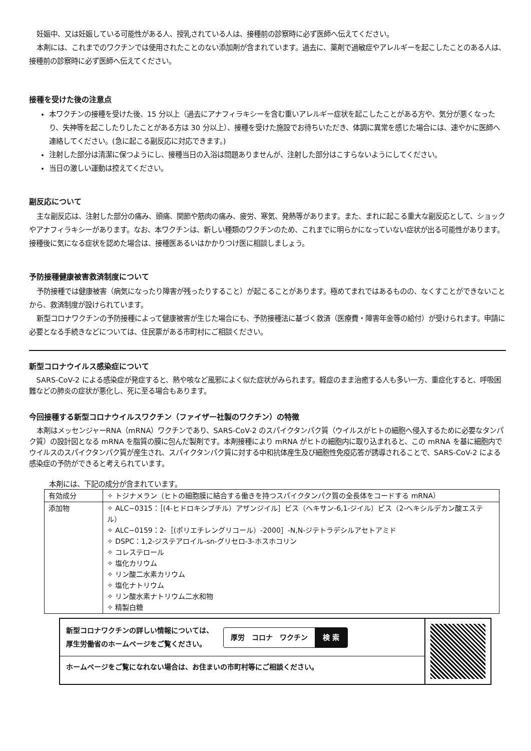妊娠中、又は妊娠している可能性がある人、授乳されている人は、接種前の診察時に必ず医師へ伝えてください。
本剤には、これまでのワクチンでは使用されたことのない添加剤が含まれています。過去に、薬剤で過敏症やアレルギーを起こしたことのある人は、接種前の診察時に必ず医師へ伝えてください。
接種を受けた後の注意点
本ワクチンの接種を受けた後、15 分以上（過去にアナフィラキシーを含む重いアレルギー症状を起こしたことがある方や、気分が悪くなったり、失神等を起こしたりしたことがある方は 30 分以上）、接種を受けた施設でお待ちいただき、体調に異常を感じた場合には、速やかに医師へ連絡してください。(急に起こる副反応に対応できます。)
注射した部分は清潔に保つようにし、接種当日の入浴は問題ありませんが、注射した部分はこすらないようにしてください。
当日の激しい運動は控えてください。
副反応について
主な副反応は、注射した部分の痛み、頭痛、関節や筋肉の痛み、疲労、寒気、発熱等があります。また、まれに起こる重大な副反応として、ショックやアナフィラキシーがあります。なお、本ワクチンは、新しい種類のワクチンのため、これまでに明らかになっていない症状が出る可能性があります。接種後に気になる症状を認めた場合は、接種医あるいはかかりつけ医に相談しましょう。
予防接種健康被害救済制度について
予防接種では健康被害（病気になったり障害が残ったりすること）が起こることがあります。極めてまれではあるものの、なくすことができないことから、救済制度が設けられています。
新型コロナワクチンの予防接種によって健康被害が生じた場合にも、予防接種法に基づく救済（医療費・障害年金等の給付）が受けられます。申請に必要となる手続きなどについては、住民票がある市町村にご相談ください。
新型コロナウイルス感染症について
SARS-CoV-2 による感染症が発症すると、熱や咳など風邪によく似た症状がみられます。軽症のまま治癒する人も多い一方、重症化すると、呼吸困難などの肺炎の症状が悪化し、死に至る場合もあります。
今回接種する新型コロナウイルスワクチン（ファイザー社製のワクチン）の特徴
本剤はメッセンジャーRNA（mRNA）ワクチンであり、SARS-CoV-2 のスパイクタンパク質（ウイルスがヒトの細胞へ侵入するために必要なタンパク質）の設計図となる mRNA を脂質の膜に包んだ製剤です。本剤接種により mRNA がヒトの細胞内に取り込まれると、この mRNA を基に細胞内でウイルスのスパイクタンパク質が産生され、スパイクタンパク質に対する中和抗体産生及び細胞性免疫応答が誘導されることで、SARS-CoV-2 による感染症の予防ができると考えられています。
本剤には、下記の成分が含まれています。
| 有効成分 | ✧ トジナメラン（ヒトの細胞膜に結合する働きを持つスパイクタンパク質の全長体をコードする mRNA） |
| 添加物 | ✧ ALC−0315：［(4-ヒドロキシブチル）アザンジイル］ビス（ヘキサン-6,1-ジイル）ビス（2-ヘキシルデカン酸エステル） ✧ ALC−0159：2-［(ポリエチレングリコール）-2000］-N,N-ジテトラデシルアセトアミド ✧ DSPC：1,2-ジステアロイル-sn-グリセロ-3-ホスホコリン ✧ コレステロール ✧ 塩化カリウム ✧ リン酸二水素カリウム ✧ 塩化ナトリウム ✧ リン酸水素ナトリウム二水和物 ✧ 精製白糖 |
新型コロナワクチンの詳しい情報については、
厚生労働省のホームページをご覧ください。
厚労　コロナ　ワクチン 検 索
ホームページをご覧になれない場合は、お住まいの市町村等にご相談ください。